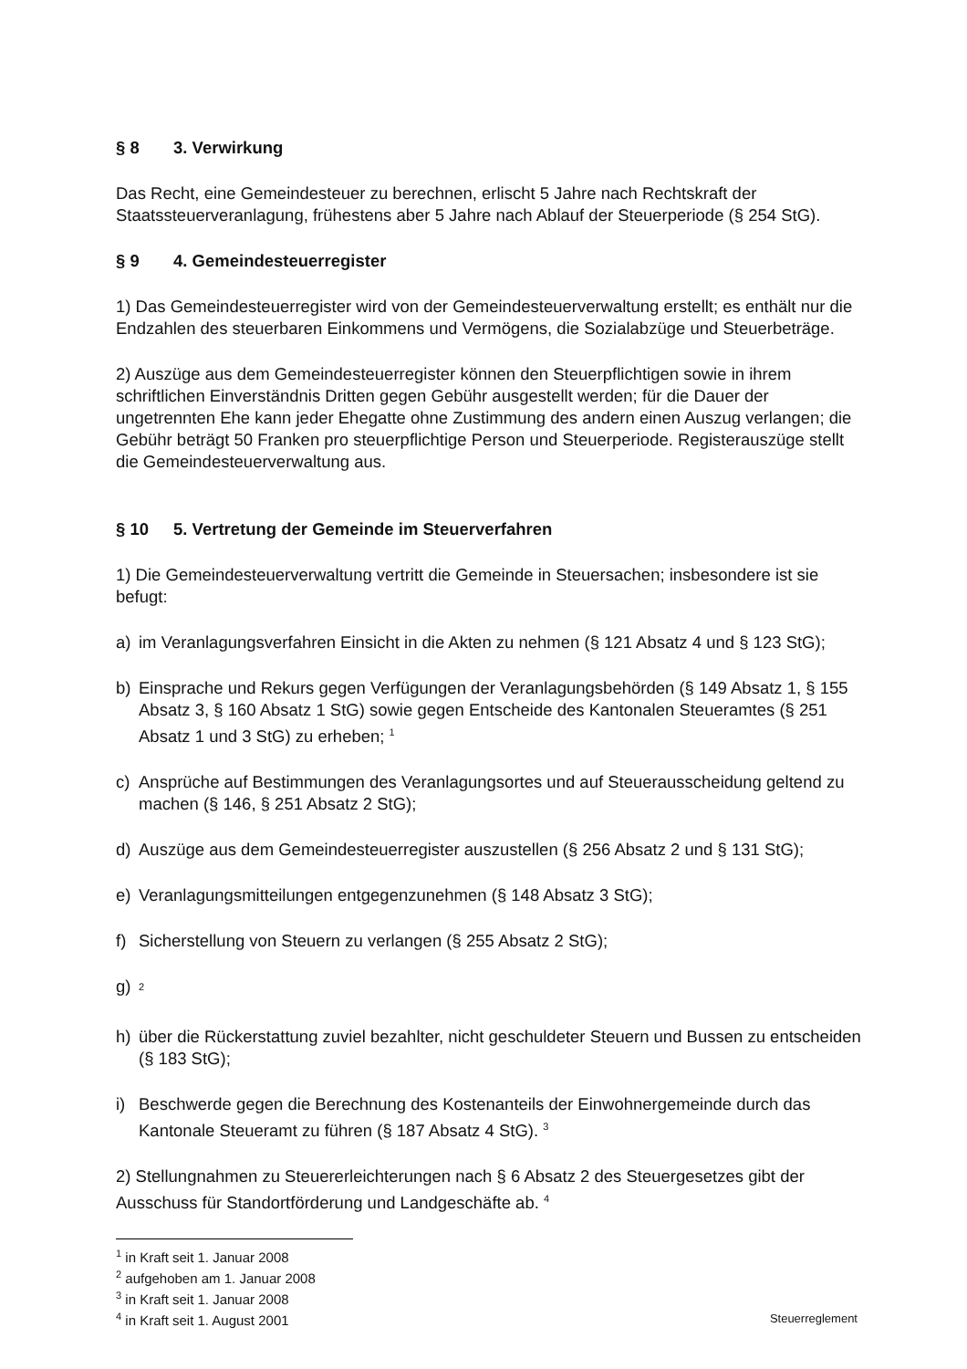§ 8 3. Verwirkung
Das Recht, eine Gemeindesteuer zu berechnen, erlischt 5 Jahre nach Rechtskraft der Staatssteuerveranlagung, frühestens aber 5 Jahre nach Ablauf der Steuerperiode (§ 254 StG).
§ 9 4. Gemeindesteuerregister
1) Das Gemeindesteuerregister wird von der Gemeindesteuerverwaltung erstellt; es enthält nur die Endzahlen des steuerbaren Einkommens und Vermögens, die Sozialabzüge und Steuerbeträge.
2) Auszüge aus dem Gemeindesteuerregister können den Steuerpflichtigen sowie in ihrem schriftlichen Einverständnis Dritten gegen Gebühr ausgestellt werden; für die Dauer der ungetrennten Ehe kann jeder Ehegatte ohne Zustimmung des andern einen Auszug verlangen; die Gebühr beträgt 50 Franken pro steuerpflichtige Person und Steuerperiode. Registerauszüge stellt die Gemeindesteuerverwaltung aus.
§ 10 5. Vertretung der Gemeinde im Steuerverfahren
1) Die Gemeindesteuerverwaltung vertritt die Gemeinde in Steuersachen; insbesondere ist sie befugt:
a) im Veranlagungsverfahren Einsicht in die Akten zu nehmen (§ 121 Absatz 4 und § 123 StG);
b) Einsprache und Rekurs gegen Verfügungen der Veranlagungsbehörden (§ 149 Absatz 1, § 155 Absatz 3, § 160 Absatz 1 StG) sowie gegen Entscheide des Kantonalen Steueramtes (§ 251 Absatz 1 und 3 StG) zu erheben; <sup>1</sup>
c) Ansprüche auf Bestimmungen des Veranlagungsortes und auf Steuerausscheidung geltend zu machen (§ 146, § 251 Absatz 2 StG);
d) Auszüge aus dem Gemeindesteuerregister auszustellen (§ 256 Absatz 2 und § 131 StG);
e) Veranlagungsmitteilungen entgegenzunehmen (§ 148 Absatz 3 StG);
f) Sicherstellung von Steuern zu verlangen (§ 255 Absatz 2 StG);
g)
<sup>2</sup>
h) über die Rückerstattung zuviel bezahlter, nicht geschuldeter Steuern und Bussen zu entscheiden (§ 183 StG);
i) Beschwerde gegen die Berechnung des Kostenanteils der Einwohnergemeinde durch das Kantonale Steueramt zu führen (§ 187 Absatz 4 StG). <sup>3</sup>
2) Stellungnahmen zu Steuererleichterungen nach § 6 Absatz 2 des Steuergesetzes gibt der Ausschuss für Standortförderung und Landgeschäfte ab. <sup>4</sup>
<sup>1</sup> in Kraft seit 1. Januar 2008
<sup>2</sup> aufgehoben am 1. Januar 2008
<sup>3</sup> in Kraft seit 1. Januar 2008
<sup>4</sup> in Kraft seit 1. August 2001
Steuerreglement